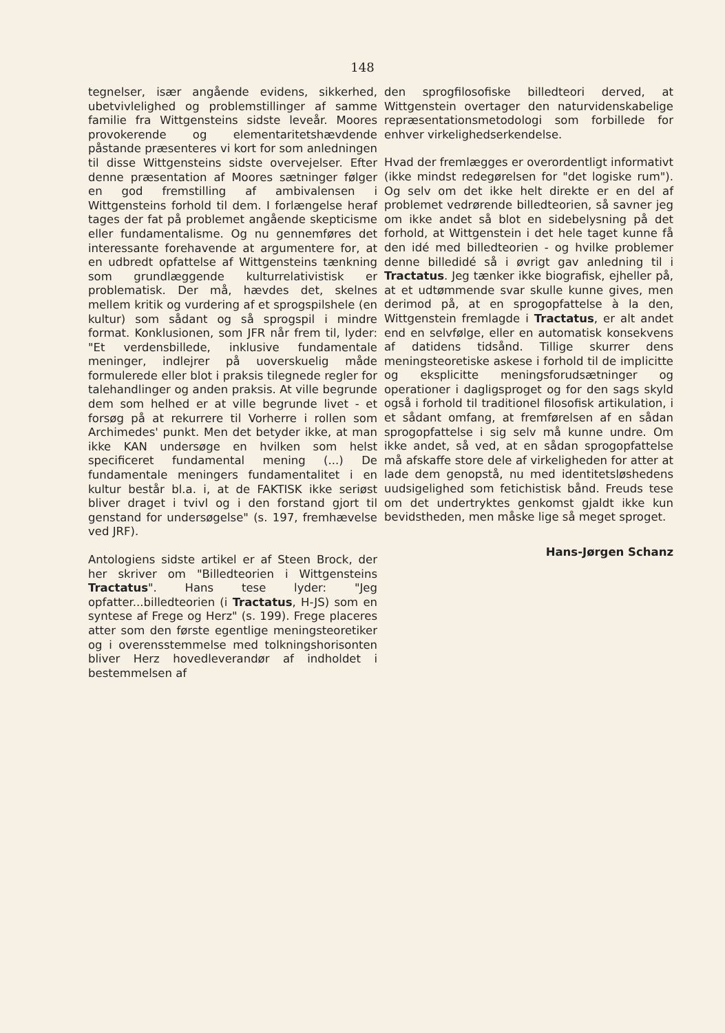148
tegnelser, især angående evidens, sikkerhed, ubetvivlelighed og problemstillinger af samme familie fra Wittgensteins sidste leveår. Moores provokerende og elementaritetshævdende påstande præsenteres vi kort for som anledningen til disse Wittgensteins sidste overvejelser. Efter denne præsentation af Moores sætninger følger en god fremstilling af ambivalensen i Wittgensteins forhold til dem. I forlængelse heraf tages der fat på problemet angående skepticisme eller fundamentalisme. Og nu gennemføres det interessante forehavende at argumentere for, at en udbredt opfattelse af Wittgensteins tænkning som grundlæggende kulturrelativistisk er problematisk. Der må, hævdes det, skelnes mellem kritik og vurdering af et sprogspilshele (en kultur) som sådant og så sprogspil i mindre format. Konklusionen, som JFR når frem til, lyder: "Et verdensbillede, inklusive fundamentale meninger, indlejrer på uoverskuelig måde formulerede eller blot i praksis tilegnede regler for talehandlinger og anden praksis. At ville begrunde dem som helhed er at ville begrunde livet - et forsøg på at rekurrere til Vorherre i rollen som Archimedes' punkt. Men det betyder ikke, at man ikke KAN undersøge en hvilken som helst specificeret fundamental mening (...) De fundamentale meningers fundamentalitet i en kultur består bl.a. i, at de FAKTISK ikke seriøst bliver draget i tvivl og i den forstand gjort til genstand for undersøgelse" (s. 197, fremhævelse ved JRF).
Antologiens sidste artikel er af Steen Brock, der her skriver om "Billedteorien i Wittgensteins Tractatus". Hans tese lyder: "Jeg opfatter...billedteorien (i Tractatus, H-JS) som en syntese af Frege og Herz" (s. 199). Frege placeres atter som den første egentlige meningsteoretiker og i overensstemmelse med tolkningshorisonten bliver Herz hovedleverandør af indholdet i bestemmelsen af
den sprogfilosofiske billedteori derved, at Wittgenstein overtager den naturvidenskabelige repræsentationsmetodologi som forbillede for enhver virkelighedserkendelse.
Hvad der fremlægges er overordentligt informativt (ikke mindst redegørelsen for "det logiske rum"). Og selv om det ikke helt direkte er en del af problemet vedrørende billedteorien, så savner jeg om ikke andet så blot en sidebelysning på det forhold, at Wittgenstein i det hele taget kunne få den idé med billedteorien - og hvilke problemer denne billedidé så i øvrigt gav anledning til i Tractatus. Jeg tænker ikke biografisk, ejheller på, at et udtømmende svar skulle kunne gives, men derimod på, at en sprogopfattelse à la den, Wittgenstein fremlagde i Tractatus, er alt andet end en selvfølge, eller en automatisk konsekvens af datidens tidsånd. Tillige skurrer dens meningsteoretiske askese i forhold til de implicitte og eksplicitte meningsforudsætninger og operationer i dagligsproget og for den sags skyld også i forhold til traditionel filosofisk artikulation, i et sådant omfang, at fremførelsen af en sådan sprogopfattelse i sig selv må kunne undre. Om ikke andet, så ved, at en sådan sprogopfattelse må afskaffe store dele af virkeligheden for atter at lade dem genopstå, nu med identitetsløshedens uudsigelighed som fetichistisk bånd. Freuds tese om det undertryktes genkomst gjaldt ikke kun bevidstheden, men måske lige så meget sproget.
Hans-Jørgen Schanz